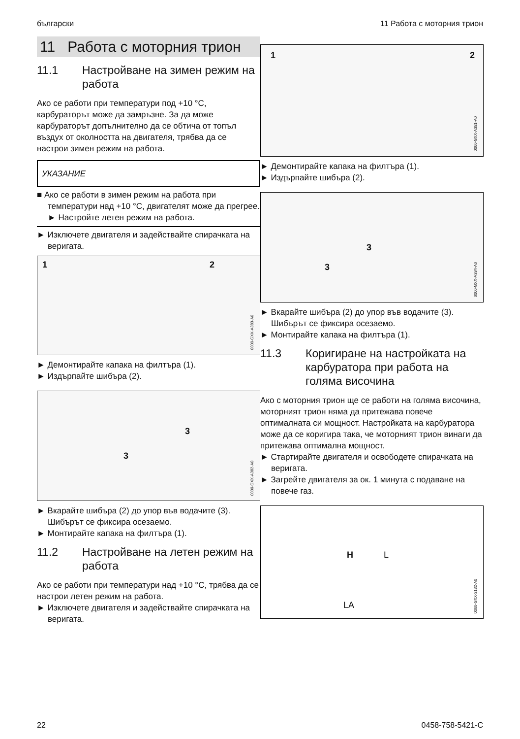български 11 Работа с моторния трион
11 Работа с моторния трион
11.1 Настройване на зимен режим на работа
Ако се работи при температури под +10 °C, карбураторът може да замръзне. За да може карбураторът допълнително да се обтича от топъл въздух от околността на двигателя, трябва да се настрои зимен режим на работа.
УКАЗАНИЕ
■ Ако се работи в зимен режим на работа при температури над +10 °C, двигателят може да прегрее.
► Настройте летен режим на работа.
► Изключете двигателя и задействайте спирачката на веригата.
1 2
0000-GXX-A383-A0
► Демонтирайте капака на филтъра (1).
► Издърпайте шибъра (2).
3
3
0000-GXX-A382-A0
► Вкарайте шибъра (2) до упор във водачите (3).
Шибърът се фиксира осезаемо.
► Монтирайте капака на филтъра (1).
11.2 Настройване на летен режим на работа
Ако се работи при температури над +10 °C, трябва да се настрои летен режим на работа.
► Изключете двигателя и задействайте спирачката на веригата.
1 2
0000-GXX-A381-A0
► Демонтирайте капака на филтъра (1).
► Издърпайте шибъра (2).
3
3
0000-GXX-A384-A0
► Вкарайте шибъра (2) до упор във водачите (3).
Шибърът се фиксира осезаемо.
► Монтирайте капака на филтъра (1).
11.3 Коригиране на настройката на карбуратора при работа на голяма височина
Ако с моторния трион ще се работи на голяма височина, моторният трион няма да притежава повече оптималната си мощност. Настройката на карбуратора може да се коригира така, че моторният трион винаги да притежава оптимална мощност.
► Стартирайте двигателя и освободете спирачката на веригата.
► Загрейте двигателя за ок. 1 минута с подаване на повече газ.
H L
LA
0000-GXX-3132-A0
22 0458-758-5421-C